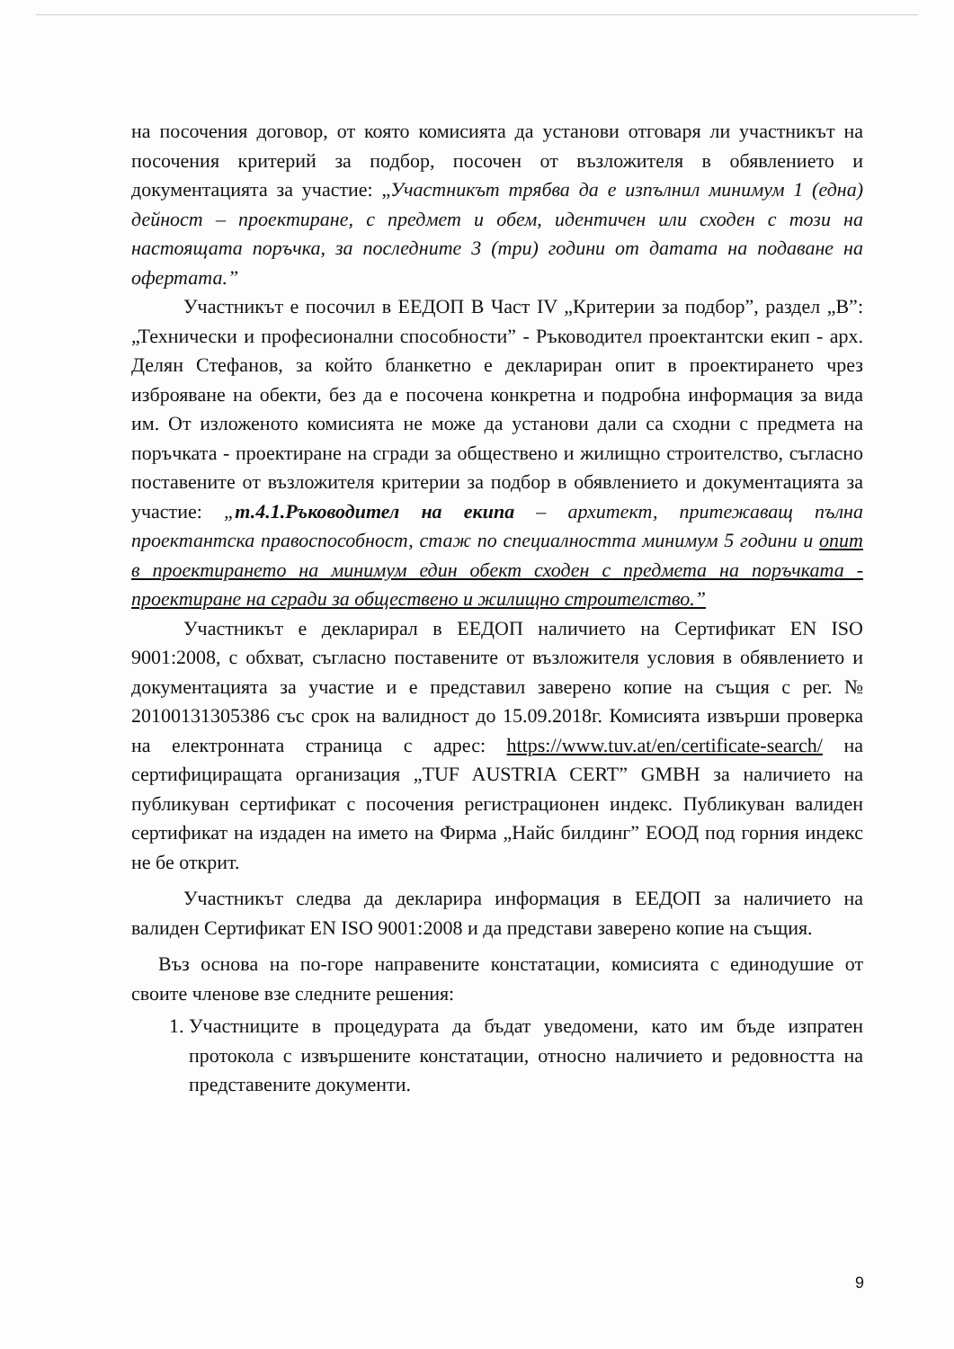на посочения договор, от която комисията да установи отговаря ли участникът на посочения критерий за подбор, посочен от възложителя в обявлението и документацията за участие: „Участникът трябва да е изпълнил минимум 1 (една) дейност – проектиране, с предмет и обем, идентичен или сходен с този на настоящата поръчка, за последните 3 (три) години от датата на подаване на офертата.”
Участникът е посочил в ЕЕДОП В Част IV „Критерии за подбор”, раздел „В”: „Технически и професионални способности” - Ръководител проектантски екип - арх. Делян Стефанов, за който бланкетно е деклариран опит в проектирането чрез изброяване на обекти, без да е посочена конкретна и подробна информация за вида им. От изложеното комисията не може да установи дали са сходни с предмета на поръчката - проектиране на сгради за обществено и жилищно строителство, съгласно поставените от възложителя критерии за подбор в обявлението и документацията за участие: „т.4.1.Ръководител на екипа – архитект, притежаващ пълна проектантска правоспособност, стаж по специалността минимум 5 години и опит в проектирането на минимум един обект сходен с предмета на поръчката - проектиране на сгради за обществено и жилищно строителство.”
Участникът е декларирал в ЕЕДОП наличието на Сертификат EN ISO 9001:2008, с обхват, съгласно поставените от възложителя условия в обявлението и документацията за участие и е представил заверено копие на същия с рег. № 20100131305386 със срок на валидност до 15.09.2018г. Комисията извърши проверка на електронната страница с адрес: https://www.tuv.at/en/certificate-search/ на сертифициращата организация „TUF AUSTRIA CERT” GMBH за наличието на публикуван сертификат с посочения регистрационен индекс. Публикуван валиден сертификат на издаден на името на Фирма „Найс билдинг” ЕООД под горния индекс не бе открит.
Участникът следва да декларира информация в ЕЕДОП за наличието на валиден Сертификат EN ISO 9001:2008 и да представи заверено копие на същия.
Въз основа на по-горе направените констатации, комисията с единодушие от своите членове взе следните решения:
1. Участниците в процедурата да бъдат уведомени, като им бъде изпратен протокола с извършените констатации, относно наличието и редовността на представените документи.
9